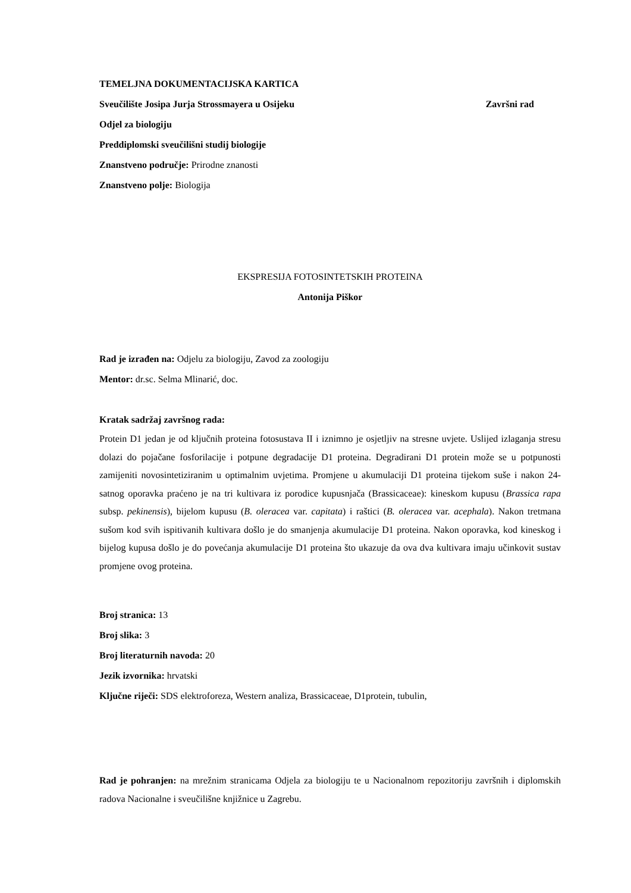TEMELJNA DOKUMENTACIJSKA KARTICA
Sveučilište Josipa Jurja Strossmayera u Osijeku
Završni rad
Odjel za biologiju
Preddiplomski sveučilišni studij biologije
Znanstveno područje: Prirodne znanosti
Znanstveno polje: Biologija
EKSPRESIJA FOTOSINTETSKIH PROTEINA
Antonija Piškor
Rad je izrađen na: Odjelu za biologiju, Zavod za zoologiju
Mentor: dr.sc. Selma Mlinarić, doc.
Kratak sadržaj završnog rada:
Protein D1 jedan je od ključnih proteina fotosustava II i iznimno je osjetljiv na stresne uvjete. Uslijed izlaganja stresu dolazi do pojačane fosforilacije i potpune degradacije D1 proteina. Degradirani D1 protein može se u potpunosti zamijeniti novosintetiziranim u optimalnim uvjetima. Promjene u akumulaciji D1 proteina tijekom suše i nakon 24-satnog oporavka praćeno je na tri kultivara iz porodice kupusnjača (Brassicaceae): kineskom kupusu (Brassica rapa subsp. pekinensis), bijelom kupusu (B. oleracea var. capitata) i raštici (B. oleracea var. acephala). Nakon tretmana sušom kod svih ispitivanih kultivara došlo je do smanjenja akumulacije D1 proteina. Nakon oporavka, kod kineskog i bijelog kupusa došlo je do povećanja akumulacije D1 proteina što ukazuje da ova dva kultivara imaju učinkovit sustav promjene ovog proteina.
Broj stranica: 13
Broj slika: 3
Broj literaturnih navoda: 20
Jezik izvornika: hrvatski
Ključne riječi: SDS elektroforeza, Western analiza, Brassicaceae, D1protein, tubulin,
Rad je pohranjen: na mrežnim stranicama Odjela za biologiju te u Nacionalnom repozitoriju završnih i diplomskih radova Nacionalne i sveučilišne knjižnice u Zagrebu.